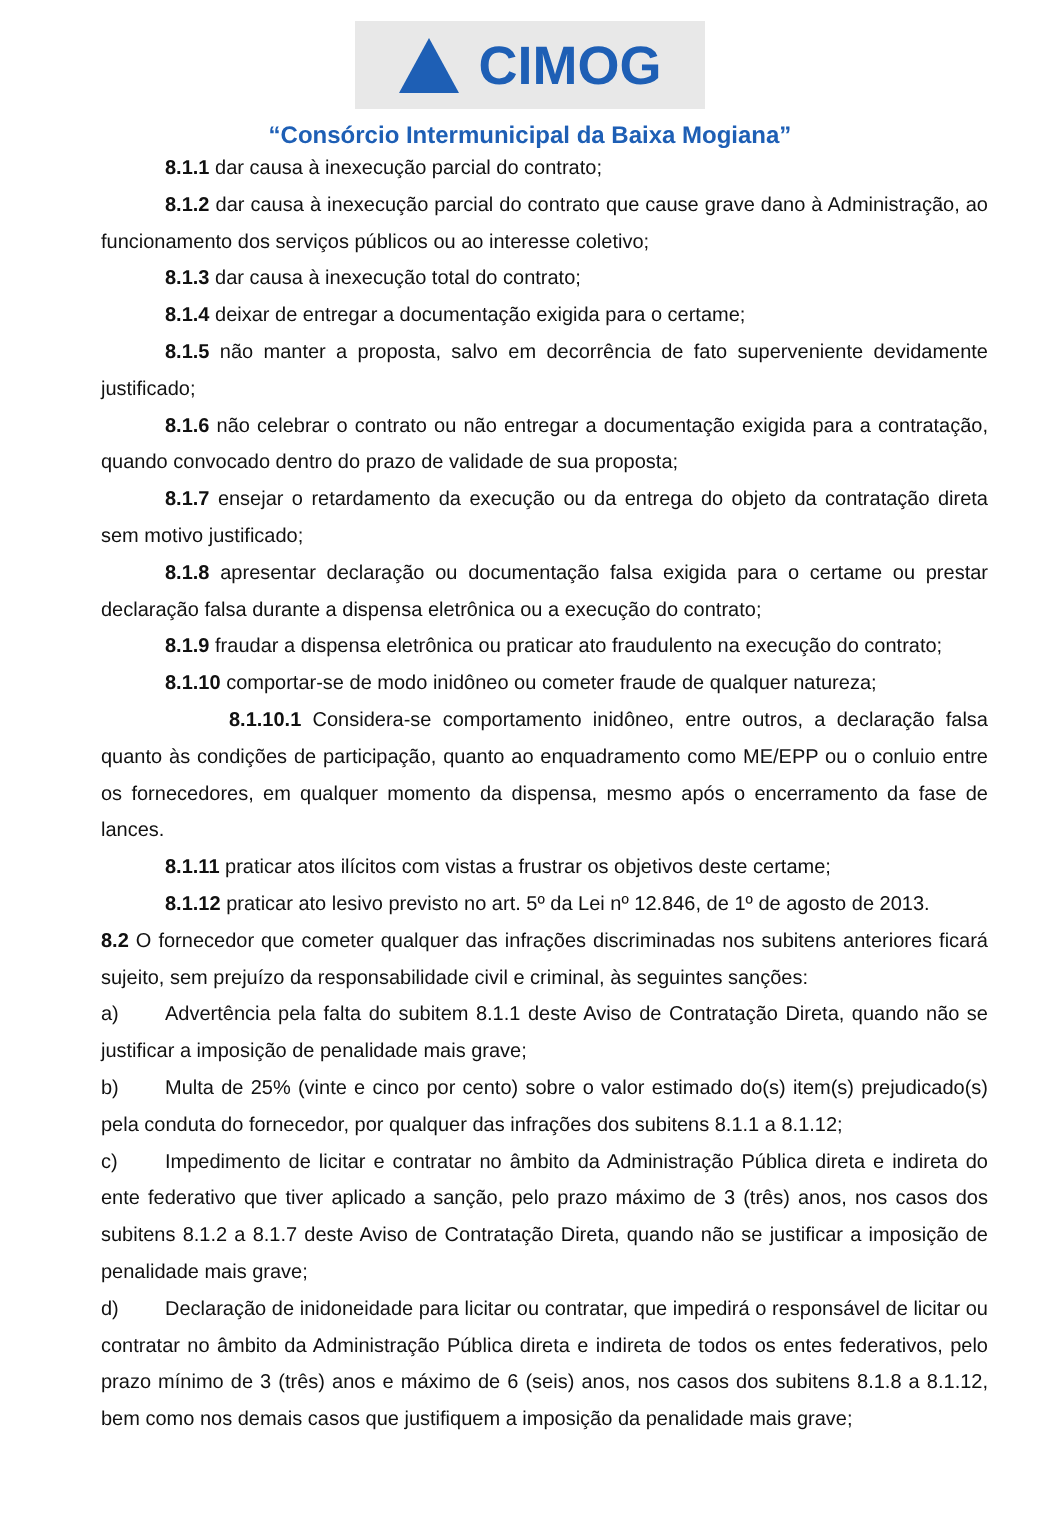CIMOG
“Consórcio Intermunicipal da Baixa Mogiana”
8.1.1 dar causa à inexecução parcial do contrato;
8.1.2 dar causa à inexecução parcial do contrato que cause grave dano à Administração, ao funcionamento dos serviços públicos ou ao interesse coletivo;
8.1.3 dar causa à inexecução total do contrato;
8.1.4 deixar de entregar a documentação exigida para o certame;
8.1.5 não manter a proposta, salvo em decorrência de fato superveniente devidamente justificado;
8.1.6 não celebrar o contrato ou não entregar a documentação exigida para a contratação, quando convocado dentro do prazo de validade de sua proposta;
8.1.7 ensejar o retardamento da execução ou da entrega do objeto da contratação direta sem motivo justificado;
8.1.8 apresentar declaração ou documentação falsa exigida para o certame ou prestar declaração falsa durante a dispensa eletrônica ou a execução do contrato;
8.1.9 fraudar a dispensa eletrônica ou praticar ato fraudulento na execução do contrato;
8.1.10 comportar-se de modo inidôneo ou cometer fraude de qualquer natureza;
8.1.10.1 Considera-se comportamento inidôneo, entre outros, a declaração falsa quanto às condições de participação, quanto ao enquadramento como ME/EPP ou o conluio entre os fornecedores, em qualquer momento da dispensa, mesmo após o encerramento da fase de lances.
8.1.11 praticar atos ilícitos com vistas a frustrar os objetivos deste certame;
8.1.12 praticar ato lesivo previsto no art. 5º da Lei nº 12.846, de 1º de agosto de 2013.
8.2 O fornecedor que cometer qualquer das infrações discriminadas nos subitens anteriores ficará sujeito, sem prejuízo da responsabilidade civil e criminal, às seguintes sanções:
a) Advertência pela falta do subitem 8.1.1 deste Aviso de Contratação Direta, quando não se justificar a imposição de penalidade mais grave;
b) Multa de 25% (vinte e cinco por cento) sobre o valor estimado do(s) item(s) prejudicado(s) pela conduta do fornecedor, por qualquer das infrações dos subitens 8.1.1 a 8.1.12;
c) Impedimento de licitar e contratar no âmbito da Administração Pública direta e indireta do ente federativo que tiver aplicado a sanção, pelo prazo máximo de 3 (três) anos, nos casos dos subitens 8.1.2 a 8.1.7 deste Aviso de Contratação Direta, quando não se justificar a imposição de penalidade mais grave;
d) Declaração de inidoneidade para licitar ou contratar, que impedirá o responsável de licitar ou contratar no âmbito da Administração Pública direta e indireta de todos os entes federativos, pelo prazo mínimo de 3 (três) anos e máximo de 6 (seis) anos, nos casos dos subitens 8.1.8 a 8.1.12, bem como nos demais casos que justifiquem a imposição da penalidade mais grave;